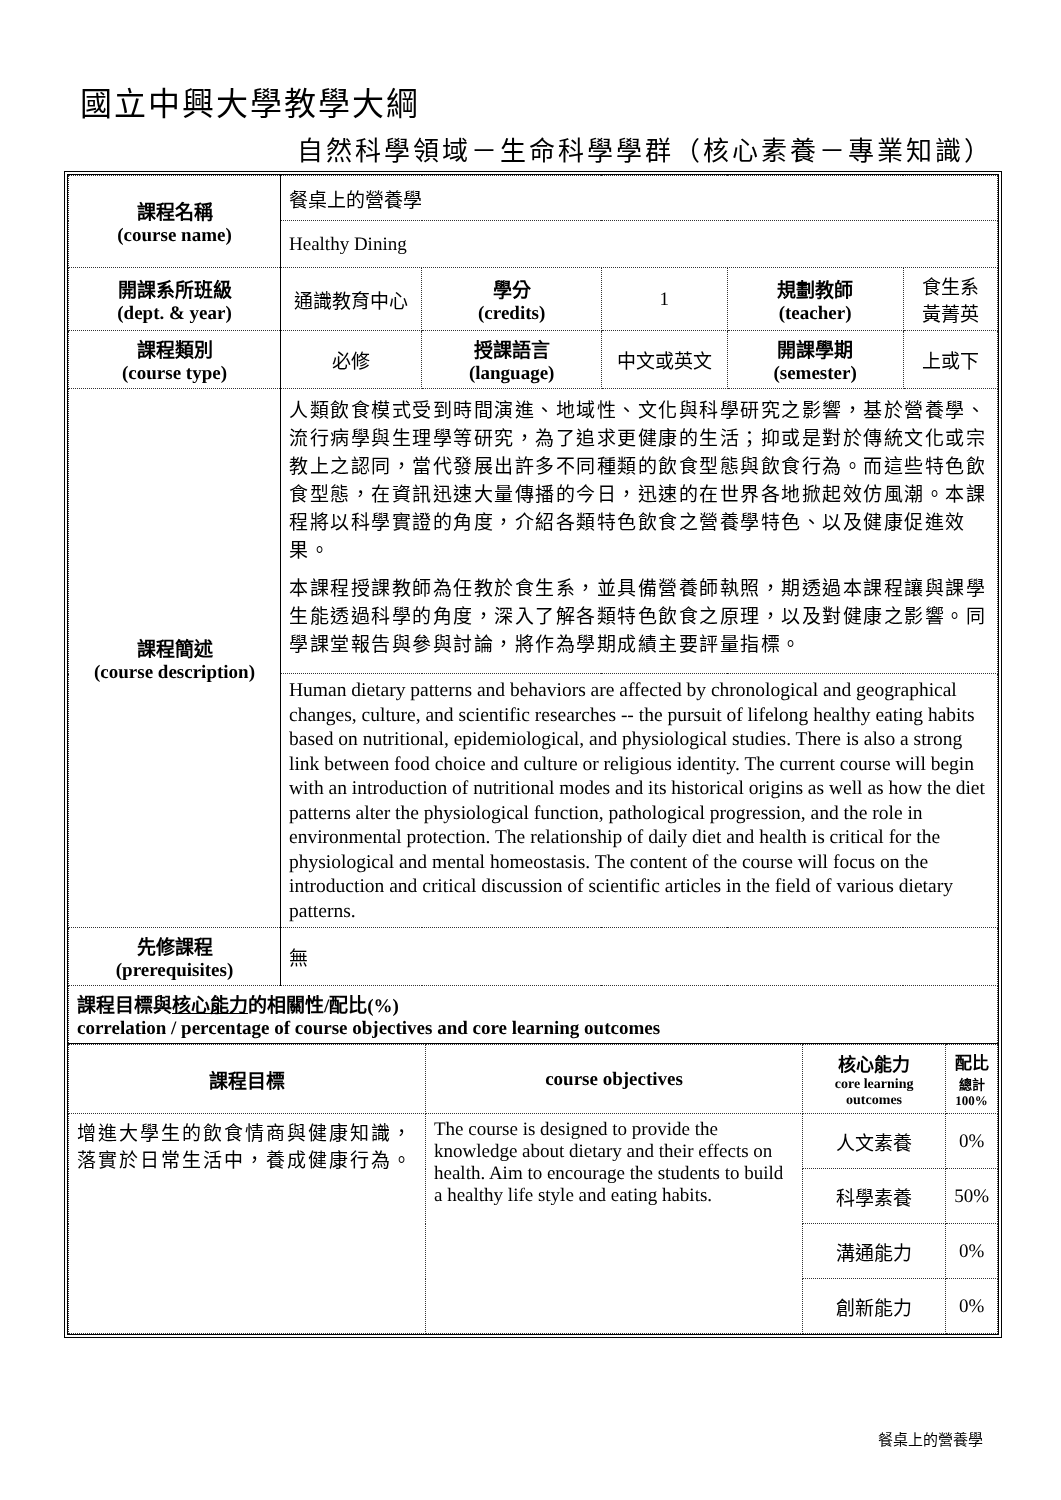國立中興大學教學大綱
自然科學領域－生命科學學群（核心素養－專業知識）
| 課程名稱 (course name) | 餐桌上的營養學 | | | | |
| | Healthy Dining | | | | |
| 開課系所班級 (dept. & year) | 通識教育中心 | 學分 (credits) | 1 | 規劃教師 (teacher) | 食生系 黃菁英 |
| 課程類別 (course type) | 必修 | 授課語言 (language) | 中文或英文 | 開課學期 (semester) | 上或下 |
| 課程簡述 (course description) | 人類飲食模式受到時間演進、地域性、文化與科學研究之影響，基於營養學、流行病學與生理學等研究，為了追求更健康的生活；抑或是對於傳統文化或宗教上之認同，當代發展出許多不同種類的飲食型態與飲食行為。而這些特色飲食型態，在資訊迅速大量傳播的今日，迅速的在世界各地掀起效仿風潮。本課程將以科學實證的角度，介紹各類特色飲食之營養學特色、以及健康促進效果。 本課程授課教師為任教於食生系，並具備營養師執照，期透過本課程讓與課學生能透過科學的角度，深入了解各類特色飲食之原理，以及對健康之影響。同學課堂報告與參與討論，將作為學期成績主要評量指標。 | | | | |
| | Human dietary patterns and behaviors are affected by chronological and geographical changes, culture, and scientific researches -- the pursuit of lifelong healthy eating habits based on nutritional, epidemiological, and physiological studies. There is also a strong link between food choice and culture or religious identity. The current course will begin with an introduction of nutritional modes and its historical origins as well as how the diet patterns alter the physiological function, pathological progression, and the role in environmental protection. The relationship of daily diet and health is critical for the physiological and mental homeostasis. The content of the course will focus on the introduction and critical discussion of scientific articles in the field of various dietary patterns. | | | | |
| 先修課程 (prerequisites) | 無 | | | | |
| 課程目標與 核心能力 的相關性/配比(%) correlation / percentage of course objectives and core learning outcomes | | | | | |
| 課程目標 | course objectives | 核心能力 core learning outcomes | 配比 總計 100% |
| 增進大學生的飲食情商與健康知識，落實於日常生活中，養成健康行為。 | The course is designed to provide the knowledge about dietary and their effects on health. Aim to encourage the students to build a healthy life style and eating habits. | 人文素養 | 0% |
| | | 科學素養 | 50% |
| | | 溝通能力 | 0% |
| | | 創新能力 | 0% |
餐桌上的營養學